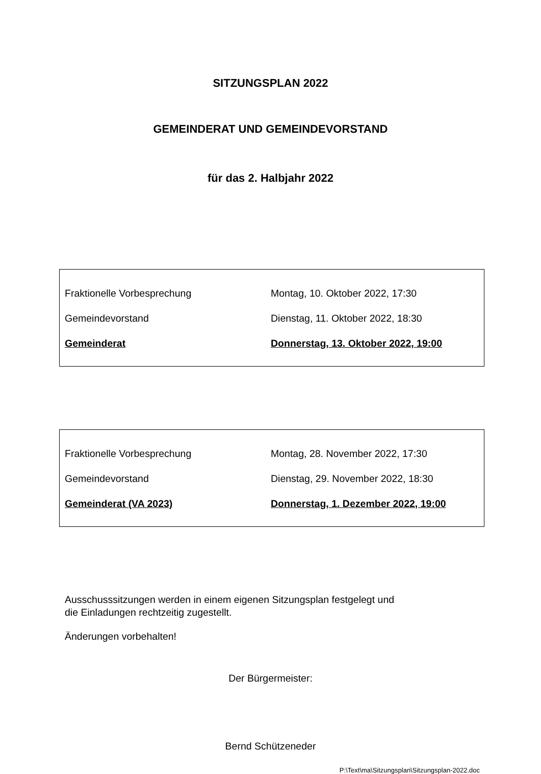SITZUNGSPLAN 2022
GEMEINDERAT UND GEMEINDEVORSTAND
für das 2. Halbjahr 2022
| Fraktionelle Vorbesprechung | Montag, 10. Oktober 2022, 17:30 |
| Gemeindevorstand | Dienstag, 11. Oktober 2022, 18:30 |
| Gemeinderat | Donnerstag, 13. Oktober 2022, 19:00 |
| Fraktionelle Vorbesprechung | Montag, 28. November 2022, 17:30 |
| Gemeindevorstand | Dienstag, 29. November 2022, 18:30 |
| Gemeinderat (VA 2023) | Donnerstag, 1. Dezember 2022, 19:00 |
Ausschusssitzungen werden in einem eigenen Sitzungsplan festgelegt und
die Einladungen rechtzeitig zugestellt.
Änderungen vorbehalten!
Der Bürgermeister:
Bernd Schützeneder
P:\Text\ma\Sitzungsplan\Sitzungsplan-2022.doc